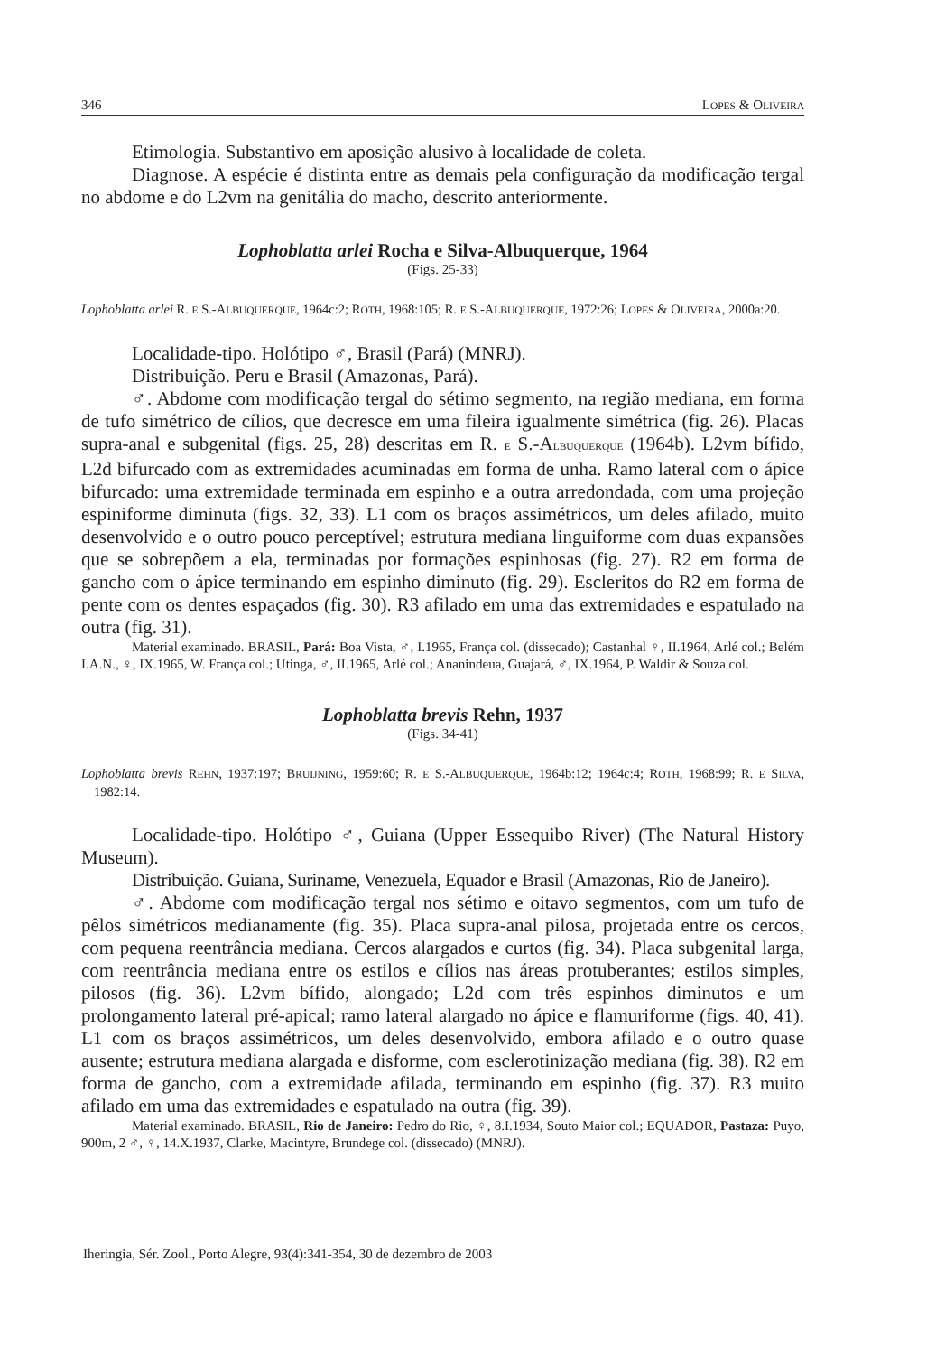346 LOPES & OLIVEIRA
Etimologia. Substantivo em aposição alusivo à localidade de coleta.
Diagnose. A espécie é distinta entre as demais pela configuração da modificação tergal no abdome e do L2vm na genitália do macho, descrito anteriormente.
Lophoblatta arlei Rocha e Silva-Albuquerque, 1964
(Figs. 25-33)
Lophoblatta arlei R. E S.-ALBUQUERQUE, 1964c:2; ROTH, 1968:105; R. E S.-ALBUQUERQUE, 1972:26; LOPES & OLIVEIRA, 2000a:20.
Localidade-tipo. Holótipo ♂, Brasil (Pará) (MNRJ).
Distribuição. Peru e Brasil (Amazonas, Pará).
♂. Abdome com modificação tergal do sétimo segmento, na região mediana, em forma de tufo simétrico de cílios, que decresce em uma fileira igualmente simétrica (fig. 26). Placas supra-anal e subgenital (figs. 25, 28) descritas em R. E S.-ALBUQUERQUE (1964b). L2vm bífido, L2d bifurcado com as extremidades acuminadas em forma de unha. Ramo lateral com o ápice bifurcado: uma extremidade terminada em espinho e a outra arredondada, com uma projeção espiniforme diminuta (figs. 32, 33). L1 com os braços assimétricos, um deles afilado, muito desenvolvido e o outro pouco perceptível; estrutura mediana linguiforme com duas expansões que se sobrepõem a ela, terminadas por formações espinhosas (fig. 27). R2 em forma de gancho com o ápice terminando em espinho diminuto (fig. 29). Escleritos do R2 em forma de pente com os dentes espaçados (fig. 30). R3 afilado em uma das extremidades e espatulado na outra (fig. 31).
Material examinado. BRASIL, Pará: Boa Vista, ♂, I.1965, França col. (dissecado); Castanhal ♀, II.1964, Arlé col.; Belém I.A.N., ♀, IX.1965, W. França col.; Utinga, ♂, II.1965, Arlé col.; Ananindeua, Guajará, ♂, IX.1964, P. Waldir & Souza col.
Lophoblatta brevis Rehn, 1937
(Figs. 34-41)
Lophoblatta brevis REHN, 1937:197; BRUIJNING, 1959:60; R. E S.-ALBUQUERQUE, 1964b:12; 1964c:4; ROTH, 1968:99; R. E SILVA, 1982:14.
Localidade-tipo. Holótipo ♂, Guiana (Upper Essequibo River) (The Natural History Museum).
Distribuição. Guiana, Suriname, Venezuela, Equador e Brasil (Amazonas, Rio de Janeiro).
♂. Abdome com modificação tergal nos sétimo e oitavo segmentos, com um tufo de pêlos simétricos medianamente (fig. 35). Placa supra-anal pilosa, projetada entre os cercos, com pequena reentrância mediana. Cercos alargados e curtos (fig. 34). Placa subgenital larga, com reentrância mediana entre os estilos e cílios nas áreas protuberantes; estilos simples, pilosos (fig. 36). L2vm bífido, alongado; L2d com três espinhos diminutos e um prolongamento lateral pré-apical; ramo lateral alargado no ápice e flamuriforme (figs. 40, 41). L1 com os braços assimétricos, um deles desenvolvido, embora afilado e o outro quase ausente; estrutura mediana alargada e disforme, com esclerotinização mediana (fig. 38). R2 em forma de gancho, com a extremidade afilada, terminando em espinho (fig. 37). R3 muito afilado em uma das extremidades e espatulado na outra (fig. 39).
Material examinado. BRASIL, Rio de Janeiro: Pedro do Rio, ♀, 8.I.1934, Souto Maior col.; EQUADOR, Pastaza: Puyo, 900m, 2 ♂, ♀, 14.X.1937, Clarke, Macintyre, Brundege col. (dissecado) (MNRJ).
Iheringia, Sér. Zool., Porto Alegre, 93(4):341-354, 30 de dezembro de 2003